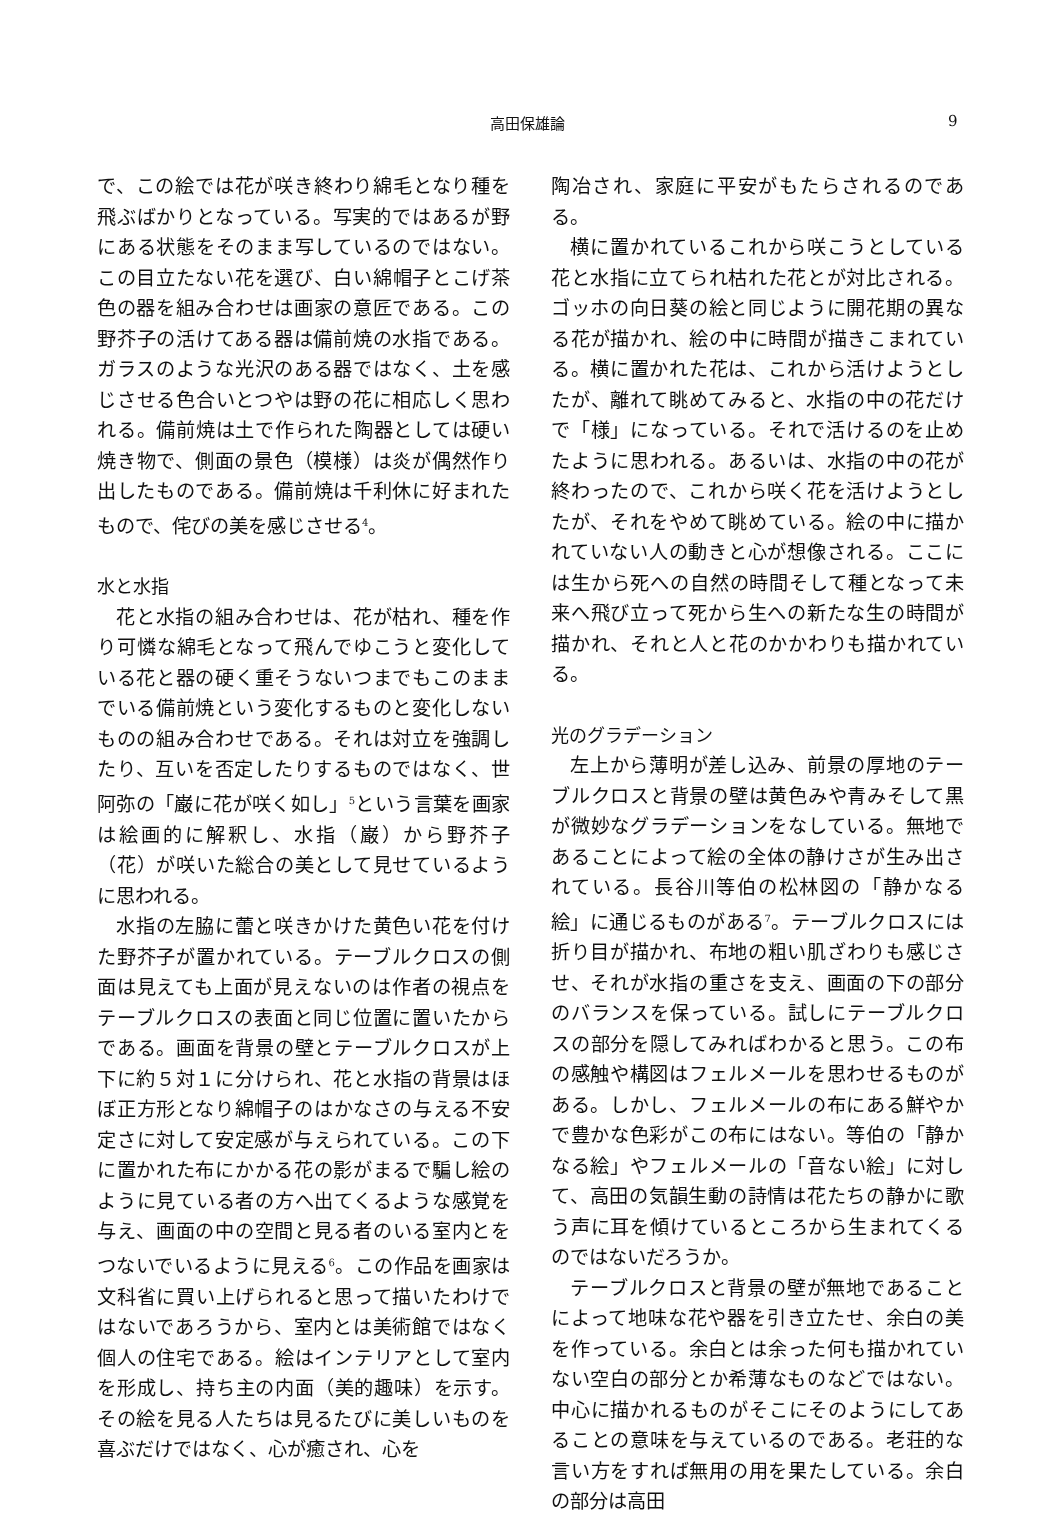高田保雄論 9
で、この絵では花が咲き終わり綿毛となり種を飛ぶばかりとなっている。写実的ではあるが野にある状態をそのまま写しているのではない。この目立たない花を選び、白い綿帽子とこげ茶色の器を組み合わせは画家の意匠である。この野芥子の活けてある器は備前焼の水指である。ガラスのような光沢のある器ではなく、土を感じさせる色合いとつやは野の花に相応しく思われる。備前焼は土で作られた陶器としては硬い焼き物で、側面の景色（模様）は炎が偶然作り出したものである。備前焼は千利休に好まれたもので、侘びの美を感じさせる<sup>4</sup>。
水と水指
花と水指の組み合わせは、花が枯れ、種を作り可憐な綿毛となって飛んでゆこうと変化している花と器の硬く重そうないつまでもこのままでいる備前焼という変化するものと変化しないものの組み合わせである。それは対立を強調したり、互いを否定したりするものではなく、世阿弥の「巌に花が咲く如し」<sup>5</sup>という言葉を画家は絵画的に解釈し、水指（巌）から野芥子（花）が咲いた総合の美として見せているように思われる。
水指の左脇に蕾と咲きかけた黄色い花を付けた野芥子が置かれている。テーブルクロスの側面は見えても上面が見えないのは作者の視点をテーブルクロスの表面と同じ位置に置いたからである。画面を背景の壁とテーブルクロスが上下に約５対１に分けられ、花と水指の背景はほぼ正方形となり綿帽子のはかなさの与える不安定さに対して安定感が与えられている。この下に置かれた布にかかる花の影がまるで騙し絵のように見ている者の方へ出てくるような感覚を与え、画面の中の空間と見る者のいる室内とをつないでいるように見える<sup>6</sup>。この作品を画家は文科省に買い上げられると思って描いたわけではないであろうから、室内とは美術館ではなく個人の住宅である。絵はインテリアとして室内を形成し、持ち主の内面（美的趣味）を示す。その絵を見る人たちは見るたびに美しいものを喜ぶだけではなく、心が癒され、心を
陶冶され、家庭に平安がもたらされるのである。
横に置かれているこれから咲こうとしている花と水指に立てられ枯れた花とが対比される。ゴッホの向日葵の絵と同じように開花期の異なる花が描かれ、絵の中に時間が描きこまれている。横に置かれた花は、これから活けようとしたが、離れて眺めてみると、水指の中の花だけで「様」になっている。それで活けるのを止めたように思われる。あるいは、水指の中の花が終わったので、これから咲く花を活けようとしたが、それをやめて眺めている。絵の中に描かれていない人の動きと心が想像される。ここには生から死への自然の時間そして種となって未来へ飛び立って死から生への新たな生の時間が描かれ、それと人と花のかかわりも描かれている。
光のグラデーション
左上から薄明が差し込み、前景の厚地のテーブルクロスと背景の壁は黄色みや青みそして黒が微妙なグラデーションをなしている。無地であることによって絵の全体の静けさが生み出されている。長谷川等伯の松林図の「静かなる絵」に通じるものがある<sup>7</sup>。テーブルクロスには折り目が描かれ、布地の粗い肌ざわりも感じさせ、それが水指の重さを支え、画面の下の部分のバランスを保っている。試しにテーブルクロスの部分を隠してみればわかると思う。この布の感触や構図はフェルメールを思わせるものがある。しかし、フェルメールの布にある鮮やかで豊かな色彩がこの布にはない。等伯の「静かなる絵」やフェルメールの「音ない絵」に対して、高田の気韻生動の詩情は花たちの静かに歌う声に耳を傾けているところから生まれてくるのではないだろうか。
テーブルクロスと背景の壁が無地であることによって地味な花や器を引き立たせ、余白の美を作っている。余白とは余った何も描かれていない空白の部分とか希薄なものなどではない。中心に描かれるものがそこにそのようにしてあることの意味を与えているのである。老荘的な言い方をすれば無用の用を果たしている。余白の部分は高田